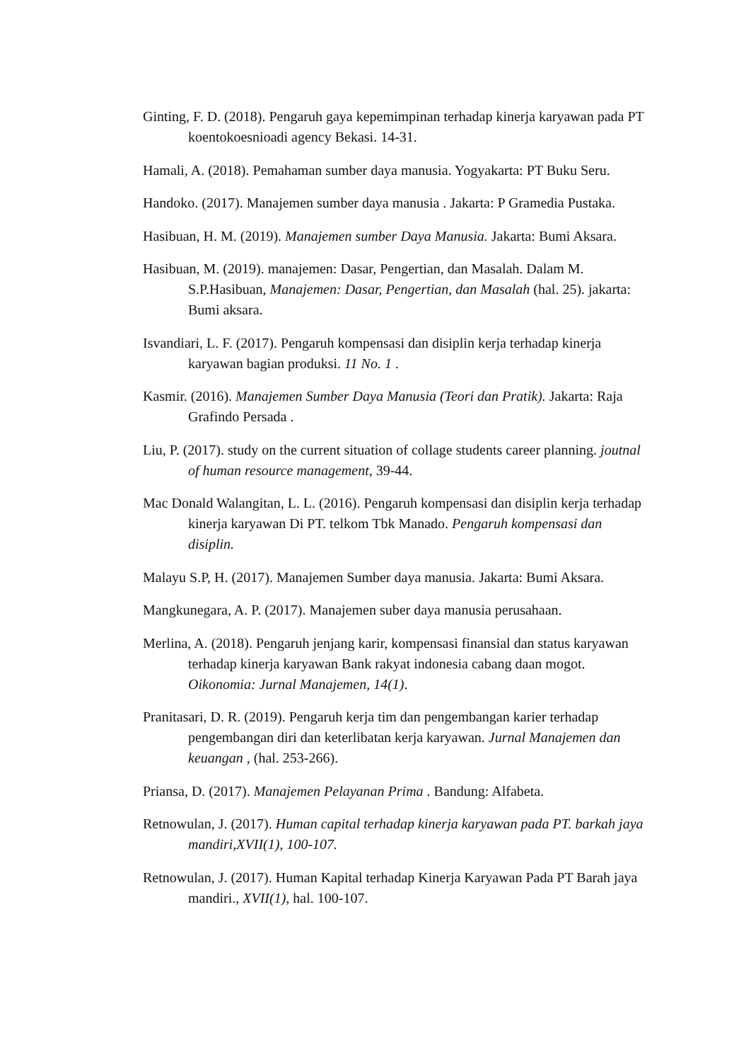Ginting, F. D. (2018). Pengaruh gaya kepemimpinan terhadap kinerja karyawan pada PT koentokoesnioadi agency Bekasi. 14-31.
Hamali, A. (2018). Pemahaman sumber daya manusia. Yogyakarta: PT Buku Seru.
Handoko. (2017). Manajemen sumber daya manusia . Jakarta: P Gramedia Pustaka.
Hasibuan, H. M. (2019). Manajemen sumber Daya Manusia. Jakarta: Bumi Aksara.
Hasibuan, M. (2019). manajemen: Dasar, Pengertian, dan Masalah. Dalam M. S.P.Hasibuan, Manajemen: Dasar, Pengertian, dan Masalah (hal. 25). jakarta: Bumi aksara.
Isvandiari, L. F. (2017). Pengaruh kompensasi dan disiplin kerja terhadap kinerja karyawan bagian produksi. 11 No. 1 .
Kasmir. (2016). Manajemen Sumber Daya Manusia (Teori dan Pratik). Jakarta: Raja Grafindo Persada .
Liu, P. (2017). study on the current situation of collage students career planning. joutnal of human resource management, 39-44.
Mac Donald Walangitan, L. L. (2016). Pengaruh kompensasi dan disiplin kerja terhadap kinerja karyawan Di PT. telkom Tbk Manado. Pengaruh kompensasi dan disiplin.
Malayu S.P, H. (2017). Manajemen Sumber daya manusia. Jakarta: Bumi Aksara.
Mangkunegara, A. P. (2017). Manajemen suber daya manusia perusahaan.
Merlina, A. (2018). Pengaruh jenjang karir, kompensasi finansial dan status karyawan terhadap kinerja karyawan Bank rakyat indonesia cabang daan mogot. Oikonomia: Jurnal Manajemen, 14(1).
Pranitasari, D. R. (2019). Pengaruh kerja tim dan pengembangan karier terhadap pengembangan diri dan keterlibatan kerja karyawan. Jurnal Manajemen dan keuangan , (hal. 253-266).
Priansa, D. (2017). Manajemen Pelayanan Prima . Bandung: Alfabeta.
Retnowulan, J. (2017). Human capital terhadap kinerja karyawan pada PT. barkah jaya mandiri,XVII(1), 100-107.
Retnowulan, J. (2017). Human Kapital terhadap Kinerja Karyawan Pada PT Barah jaya mandiri., XVII(1), hal. 100-107.